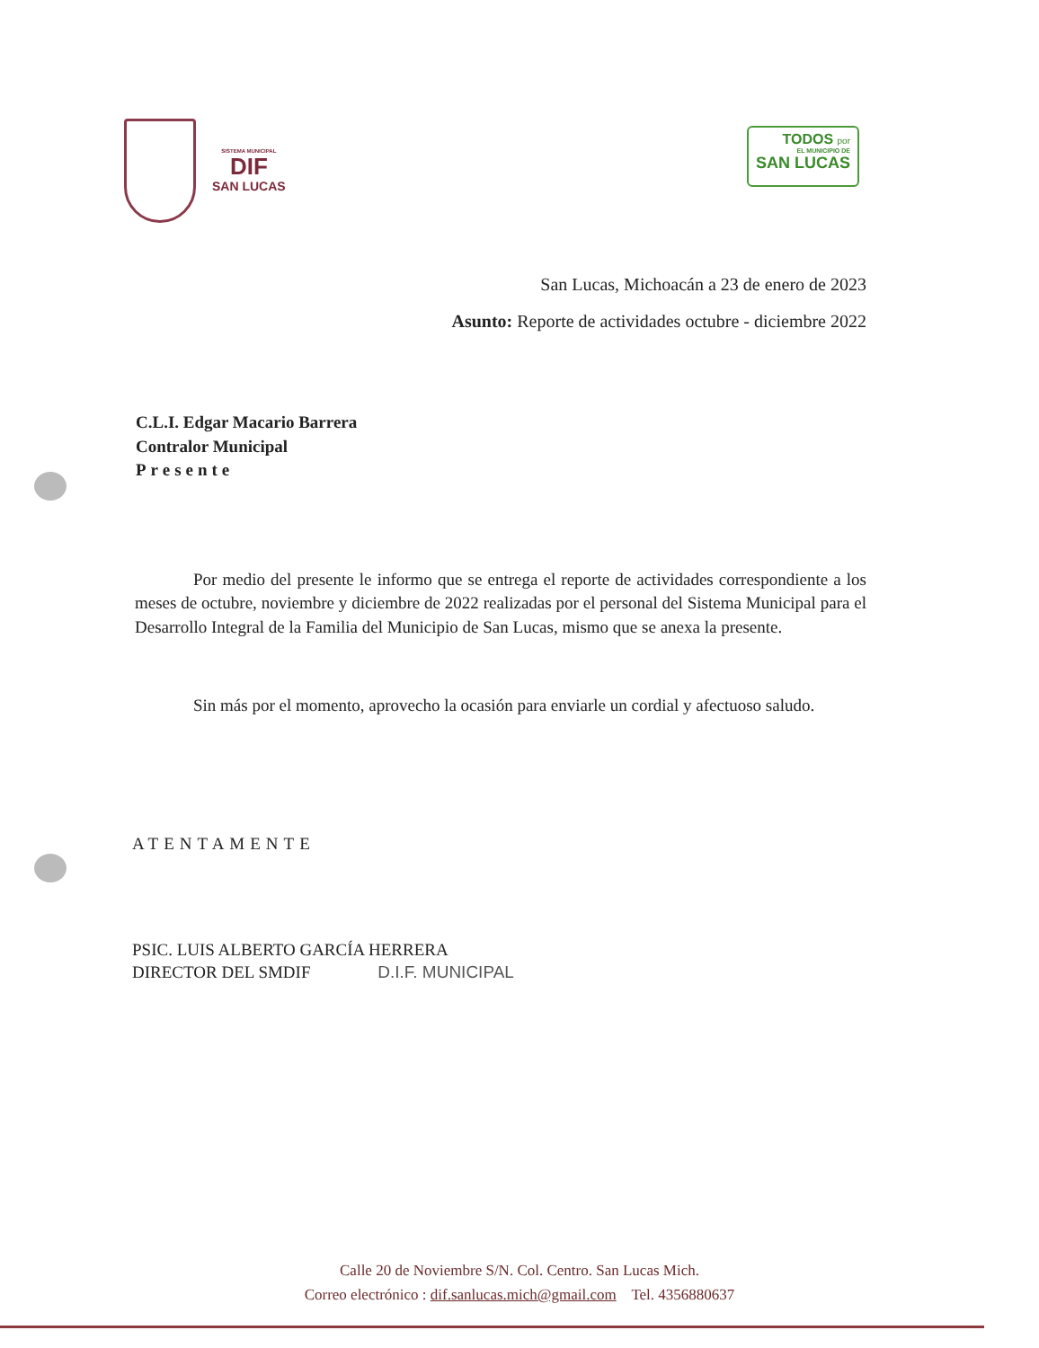SISTEMA MUNICIPAL
DIF
SAN LUCAS
TODOS por
EL MUNICIPIO DE
SAN LUCAS
San Lucas, Michoacán a 23 de enero de 2023
Asunto: Reporte de actividades octubre - diciembre 2022
C.L.I. Edgar Macario Barrera
Contralor Municipal
Presente
Por medio del presente le informo que se entrega el reporte de actividades correspondiente a los meses de octubre, noviembre y diciembre de 2022 realizadas por el personal del Sistema Municipal para el Desarrollo Integral de la Familia del Municipio de San Lucas, mismo que se anexa la presente.
Sin más por el momento, aprovecho la ocasión para enviarle un cordial y afectuoso saludo.
ATENTAMENTE
PSIC. LUIS ALBERTO GARCÍA HERRERA
DIRECTOR DEL SMDIF D.I.F. MUNICIPAL
Calle 20 de Noviembre S/N. Col. Centro. San Lucas Mich.
Correo electrónico : dif.sanlucas.mich@gmail.com Tel. 4356880637